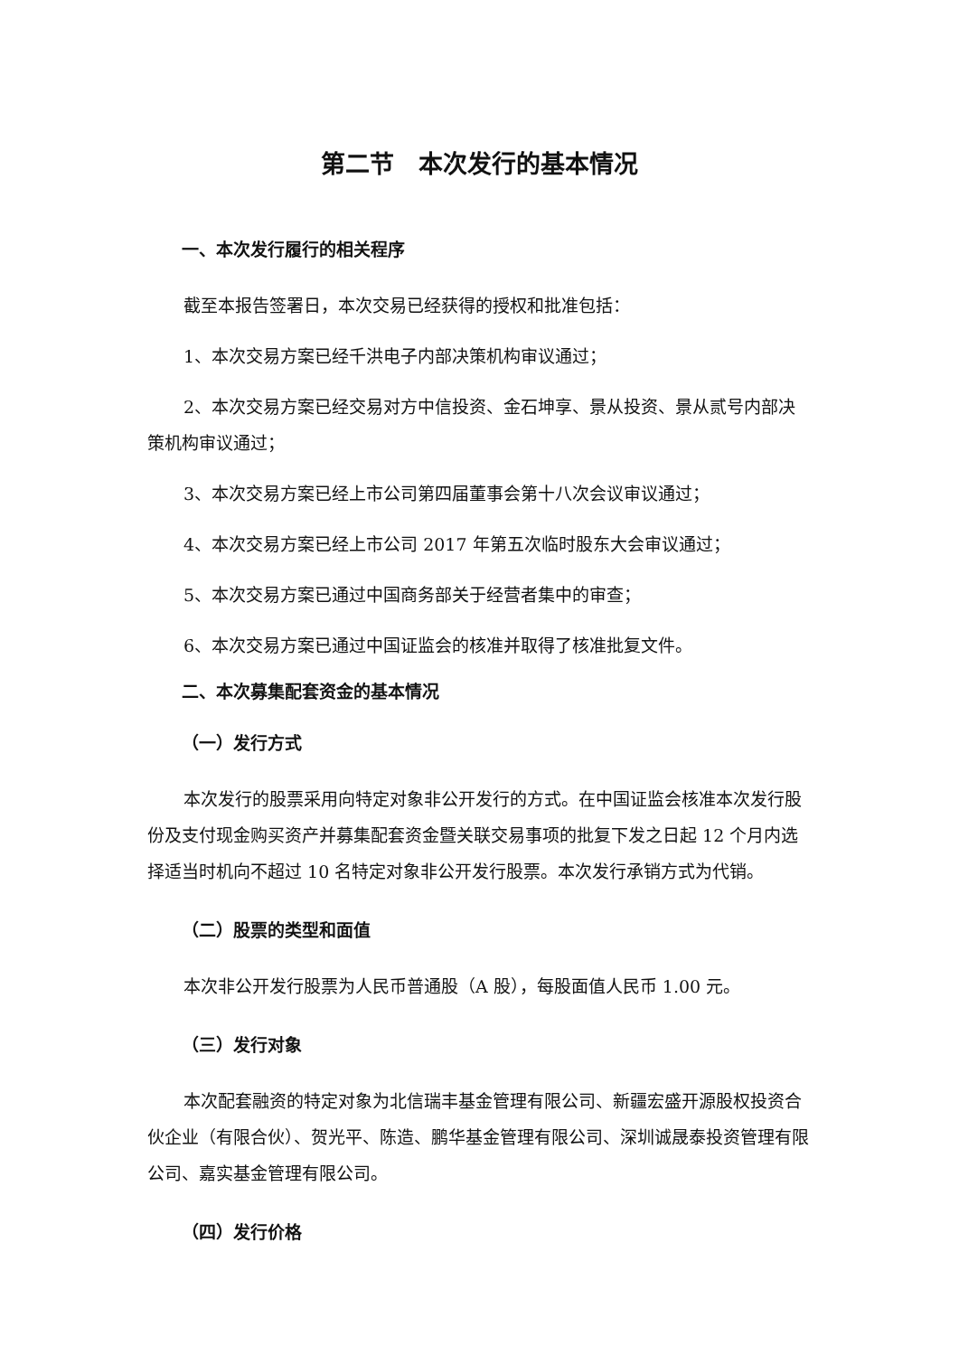第二节　本次发行的基本情况
一、本次发行履行的相关程序
截至本报告签署日，本次交易已经获得的授权和批准包括：
1、本次交易方案已经千洪电子内部决策机构审议通过；
2、本次交易方案已经交易对方中信投资、金石坤享、景从投资、景从贰号内部决策机构审议通过；
3、本次交易方案已经上市公司第四届董事会第十八次会议审议通过；
4、本次交易方案已经上市公司 2017 年第五次临时股东大会审议通过；
5、本次交易方案已通过中国商务部关于经营者集中的审查；
6、本次交易方案已通过中国证监会的核准并取得了核准批复文件。
二、本次募集配套资金的基本情况
（一）发行方式
本次发行的股票采用向特定对象非公开发行的方式。在中国证监会核准本次发行股份及支付现金购买资产并募集配套资金暨关联交易事项的批复下发之日起 12 个月内选择适当时机向不超过 10 名特定对象非公开发行股票。本次发行承销方式为代销。
（二）股票的类型和面值
本次非公开发行股票为人民币普通股（A 股），每股面值人民币 1.00 元。
（三）发行对象
本次配套融资的特定对象为北信瑞丰基金管理有限公司、新疆宏盛开源股权投资合伙企业（有限合伙）、贺光平、陈造、鹏华基金管理有限公司、深圳诚晟泰投资管理有限公司、嘉实基金管理有限公司。
（四）发行价格